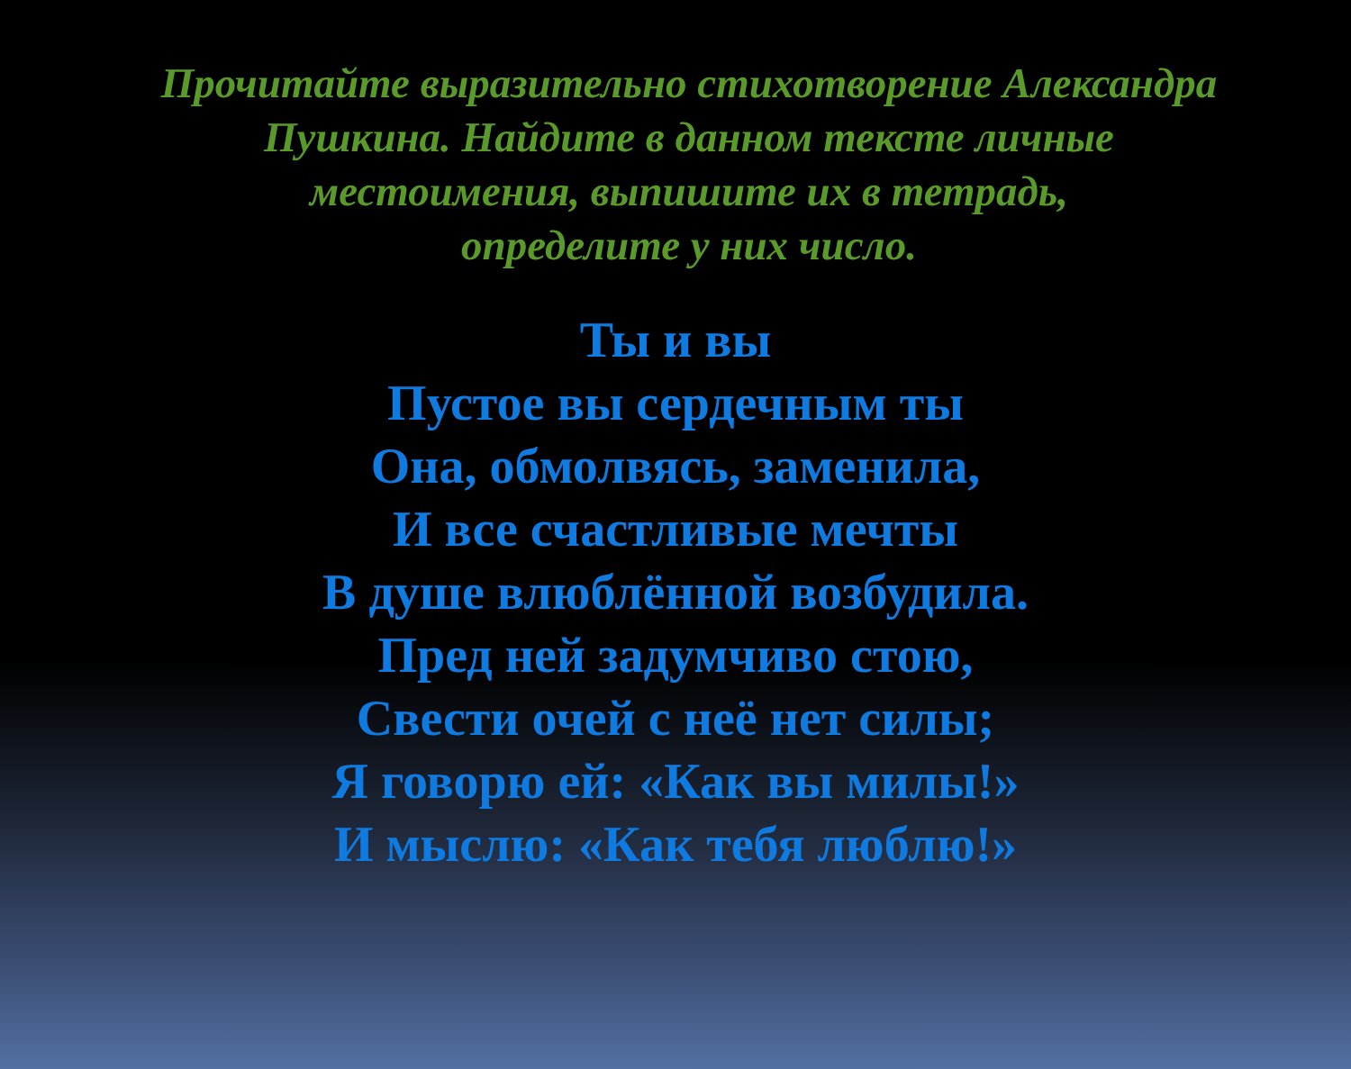Прочитайте выразительно стихотворение Александра Пушкина. Найдите в данном тексте личные местоимения, выпишите их в тетрадь,
определите у них число.
Ты и вы
Пустое вы сердечным ты
Она, обмолвясь, заменила,
И все счастливые мечты
В душе влюблённой возбудила.
Пред ней задумчиво стою,
Свести очей с неё нет силы;
Я говорю ей: «Как вы милы!»
И мыслю: «Как тебя люблю!»